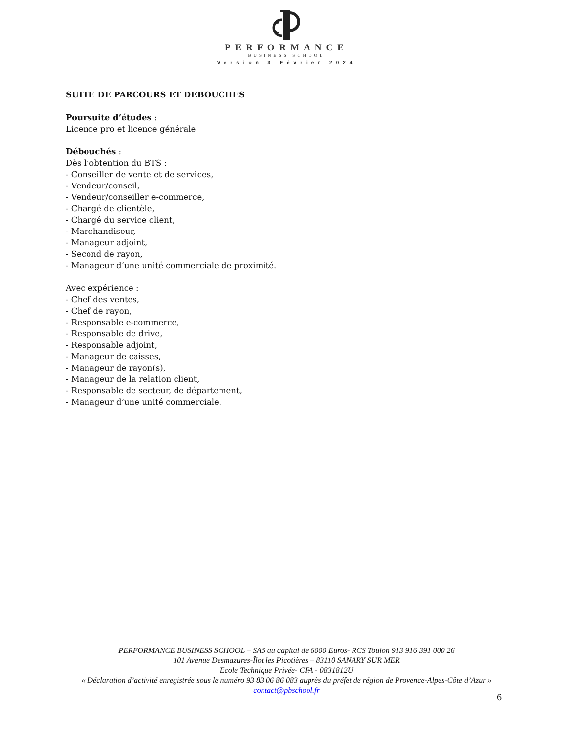PERFORMANCE
BUSINESS SCHOOL
Version 3 Février 2024
SUITE DE PARCOURS ET DEBOUCHES
Poursuite d’études :
Licence pro et licence générale
Débouchés :
Dès l’obtention du BTS :
- Conseiller de vente et de services,
- Vendeur/conseil,
- Vendeur/conseiller e-commerce,
- Chargé de clientèle,
- Chargé du service client,
- Marchandiseur,
- Manageur adjoint,
- Second de rayon,
- Manageur d’une unité commerciale de proximité.
Avec expérience :
- Chef des ventes,
- Chef de rayon,
- Responsable e-commerce,
- Responsable de drive,
- Responsable adjoint,
- Manageur de caisses,
- Manageur de rayon(s),
- Manageur de la relation client,
- Responsable de secteur, de département,
- Manageur d’une unité commerciale.
PERFORMANCE BUSINESS SCHOOL – SAS au capital de 6000 Euros- RCS Toulon 913 916 391 000 26
101 Avenue Desmazures-Îlot les Picotières – 83110 SANARY SUR MER
Ecole Technique Privée- CFA - 0831812U
« Déclaration d’activité enregistrée sous le numéro 93 83 06 86 083 auprès du préfet de région de Provence-Alpes-Côte d’Azur »
contact@pbschool.fr
6